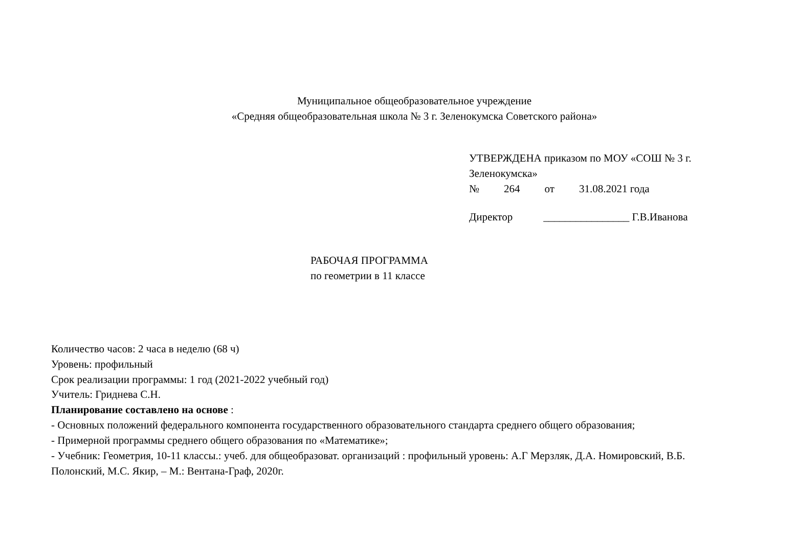Муниципальное общеобразовательное учреждение
«Средняя общеобразовательная школа № 3 г. Зеленокумска Советского района»
УТВЕРЖДЕНА приказом по МОУ «СОШ № 3 г. Зеленокумска»
№ 264 от 31.08.2021 года
Директор ________________ Г.В.Иванова
РАБОЧАЯ ПРОГРАММА
по геометрии в 11 классе
Количество часов: 2 часа в неделю (68 ч)
Уровень: профильный
Срок реализации программы: 1 год (2021-2022 учебный год)
Учитель: Гриднева С.Н.
Планирование составлено на основе :
- Основных положений федерального компонента государственного образовательного стандарта среднего общего образования;
- Примерной программы среднего общего образования по «Математике»;
- Учебник: Геометрия, 10-11 классы.: учеб. для общеобразоват. организаций : профильный уровень: А.Г Мерзляк, Д.А. Номировский, В.Б. Полонский, М.С. Якир, – М.: Вентана-Граф, 2020г.